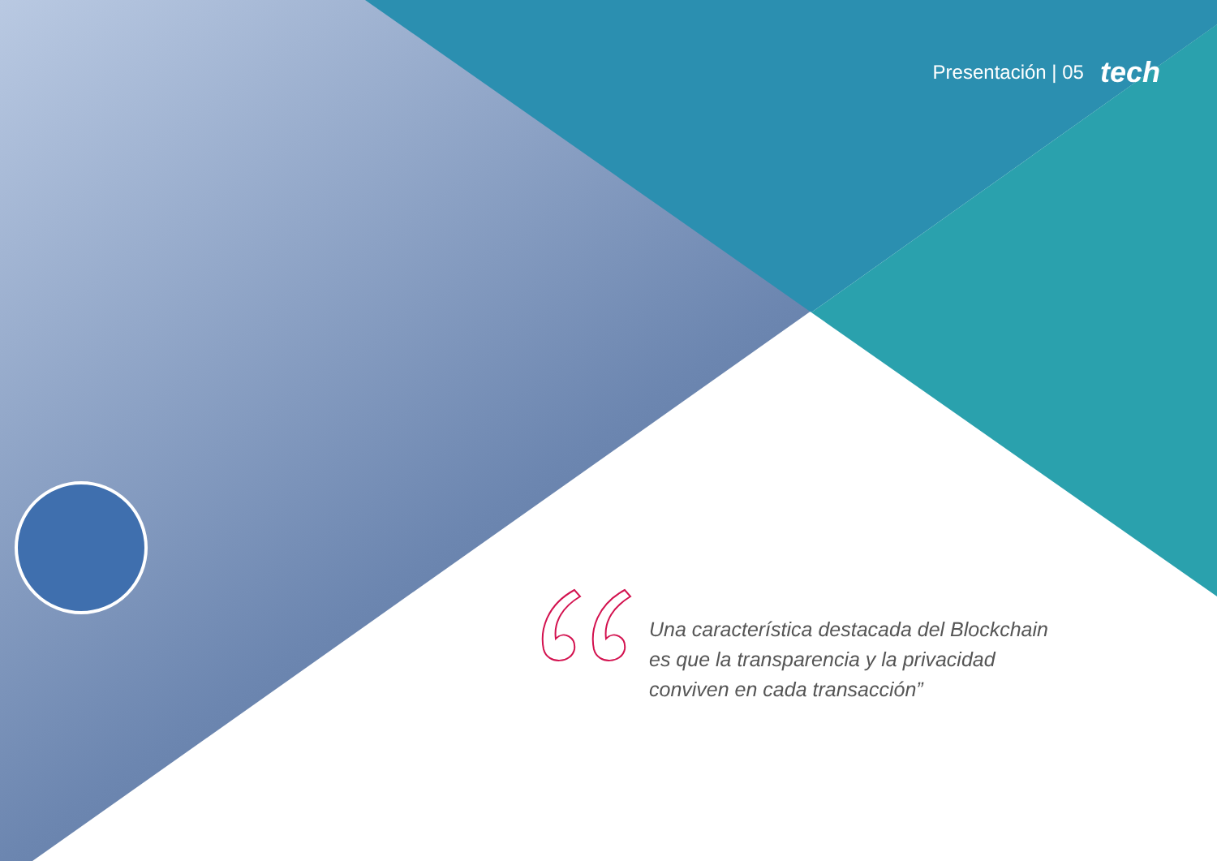Presentación | 05 tech
Una característica destacada del Blockchain es que la transparencia y la privacidad conviven en cada transacción”